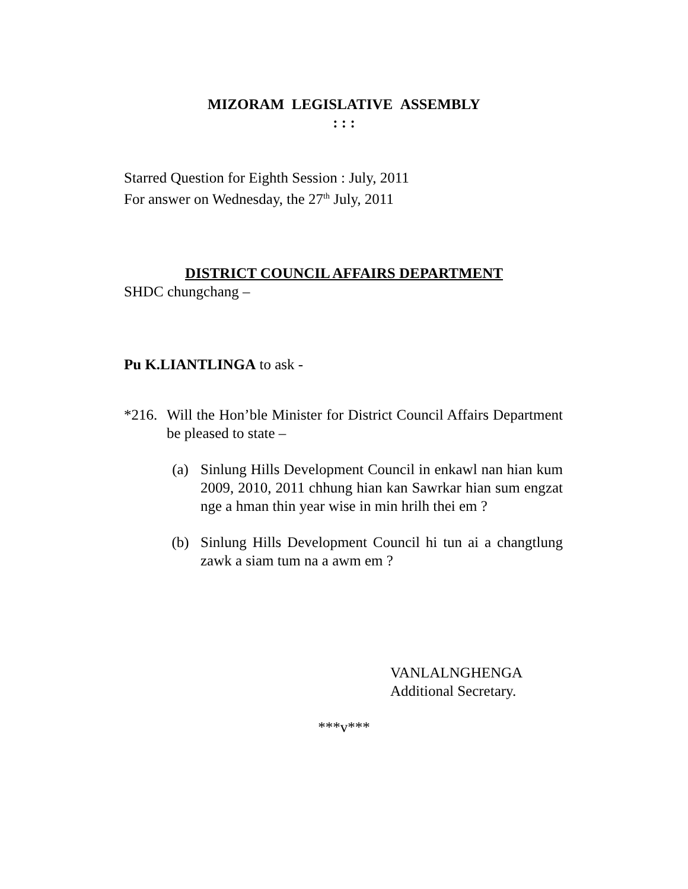MIZORAM LEGISLATIVE ASSEMBLY
: : :
Starred Question for Eighth Session : July, 2011
For answer on Wednesday, the 27<sup>th</sup> July, 2011
DISTRICT COUNCIL AFFAIRS DEPARTMENT
SHDC chungchang –
Pu K.LIANTLINGA to ask -
*216. Will the Hon’ble Minister for District Council Affairs Department be pleased to state –
(a) Sinlung Hills Development Council in enkawl nan hian kum 2009, 2010, 2011 chhung hian kan Sawrkar hian sum engzat nge a hman thin year wise in min hrilh thei em ?
(b) Sinlung Hills Development Council hi tun ai a changtlung zawk a siam tum na a awm em ?
VANLALNGHENGA
Additional Secretary.
***v***